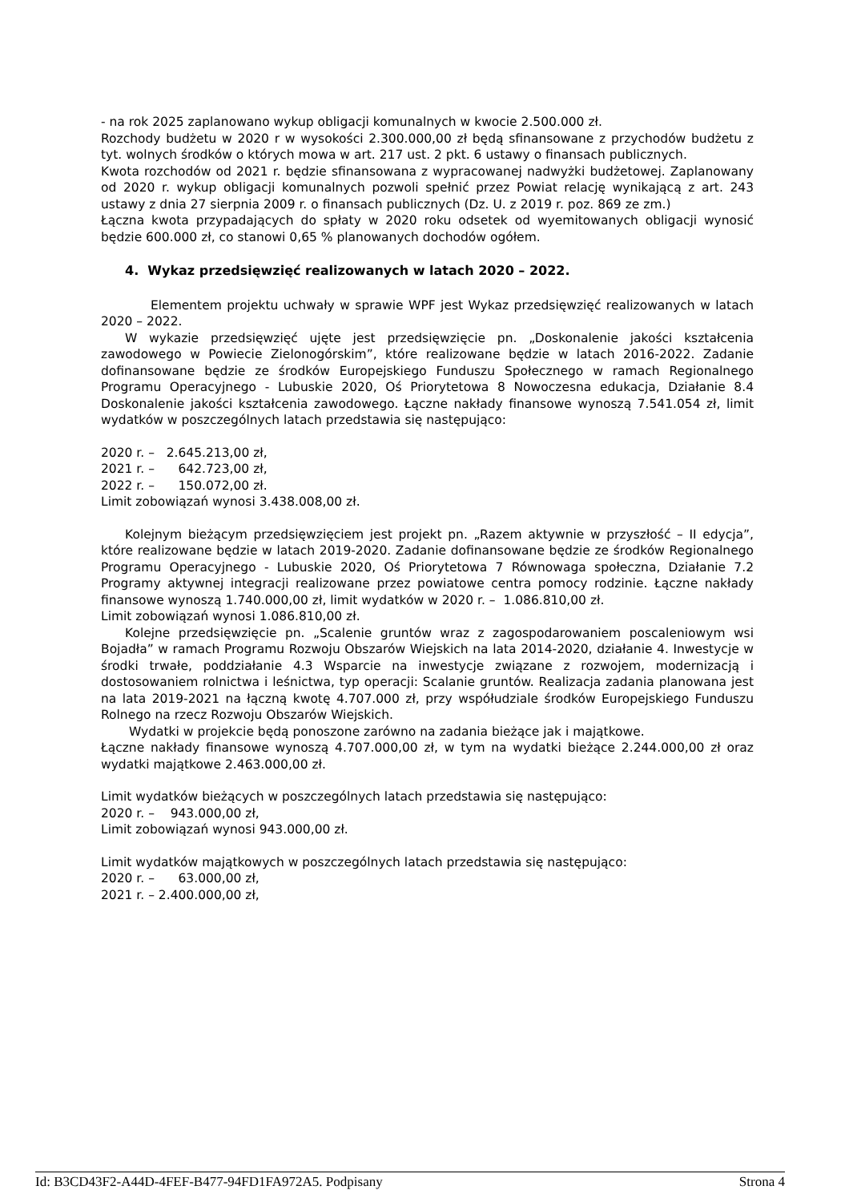- na rok 2025 zaplanowano wykup obligacji komunalnych w kwocie 2.500.000 zł.
Rozchody budżetu w 2020 r w wysokości 2.300.000,00 zł będą sfinansowane z przychodów budżetu z tyt. wolnych środków o których mowa w art. 217 ust. 2 pkt. 6 ustawy o finansach publicznych.
Kwota rozchodów od 2021 r. będzie sfinansowana z wypracowanej nadwyżki budżetowej. Zaplanowany od 2020 r. wykup obligacji komunalnych pozwoli spełnić przez Powiat relację wynikającą z art. 243 ustawy z dnia 27 sierpnia 2009 r. o finansach publicznych (Dz. U. z 2019 r. poz. 869 ze zm.)
Łączna kwota przypadających do spłaty w 2020 roku odsetek od wyemitowanych obligacji wynosić będzie 600.000 zł, co stanowi 0,65 % planowanych dochodów ogółem.
4. Wykaz przedsięwzięć realizowanych w latach 2020 – 2022.
Elementem projektu uchwały w sprawie WPF jest Wykaz przedsięwzięć realizowanych w latach 2020 – 2022.
W wykazie przedsięwzięć ujęte jest przedsięwzięcie pn. „Doskonalenie jakości kształcenia zawodowego w Powiecie Zielonogórskim”, które realizowane będzie w latach 2016-2022. Zadanie dofinansowane będzie ze środków Europejskiego Funduszu Społecznego w ramach Regionalnego Programu Operacyjnego - Lubuskie 2020, Oś Priorytetowa 8 Nowoczesna edukacja, Działanie 8.4 Doskonalenie jakości kształcenia zawodowego. Łączne nakłady finansowe wynoszą 7.541.054 zł, limit wydatków w poszczególnych latach przedstawia się następująco:
2020 r. – 2.645.213,00 zł,
2021 r. – 642.723,00 zł,
2022 r. – 150.072,00 zł.
Limit zobowiązań wynosi 3.438.008,00 zł.
Kolejnym bieżącym przedsięwzięciem jest projekt pn. „Razem aktywnie w przyszłość – II edycja”, które realizowane będzie w latach 2019-2020. Zadanie dofinansowane będzie ze środków Regionalnego Programu Operacyjnego - Lubuskie 2020, Oś Priorytetowa 7 Równowaga społeczna, Działanie 7.2 Programy aktywnej integracji realizowane przez powiatowe centra pomocy rodzinie. Łączne nakłady finansowe wynoszą 1.740.000,00 zł, limit wydatków w 2020 r. – 1.086.810,00 zł.
Limit zobowiązań wynosi 1.086.810,00 zł.
Kolejne przedsięwzięcie pn. „Scalenie gruntów wraz z zagospodarowaniem poscaleniowym wsi Bojadła” w ramach Programu Rozwoju Obszarów Wiejskich na lata 2014-2020, działanie 4. Inwestycje w środki trwałe, poddziałanie 4.3 Wsparcie na inwestycje związane z rozwojem, modernizacją i dostosowaniem rolnictwa i leśnictwa, typ operacji: Scalanie gruntów. Realizacja zadania planowana jest na lata 2019-2021 na łączną kwotę 4.707.000 zł, przy współudziale środków Europejskiego Funduszu Rolnego na rzecz Rozwoju Obszarów Wiejskich.
Wydatki w projekcie będą ponoszone zarówno na zadania bieżące jak i majątkowe.
Łączne nakłady finansowe wynoszą 4.707.000,00 zł, w tym na wydatki bieżące 2.244.000,00 zł oraz wydatki majątkowe 2.463.000,00 zł.
Limit wydatków bieżących w poszczególnych latach przedstawia się następująco:
2020 r. – 943.000,00 zł,
Limit zobowiązań wynosi 943.000,00 zł.
Limit wydatków majątkowych w poszczególnych latach przedstawia się następująco:
2020 r. – 63.000,00 zł,
2021 r. – 2.400.000,00 zł,
Id: B3CD43F2-A44D-4FEF-B477-94FD1FA972A5. Podpisany Strona 4